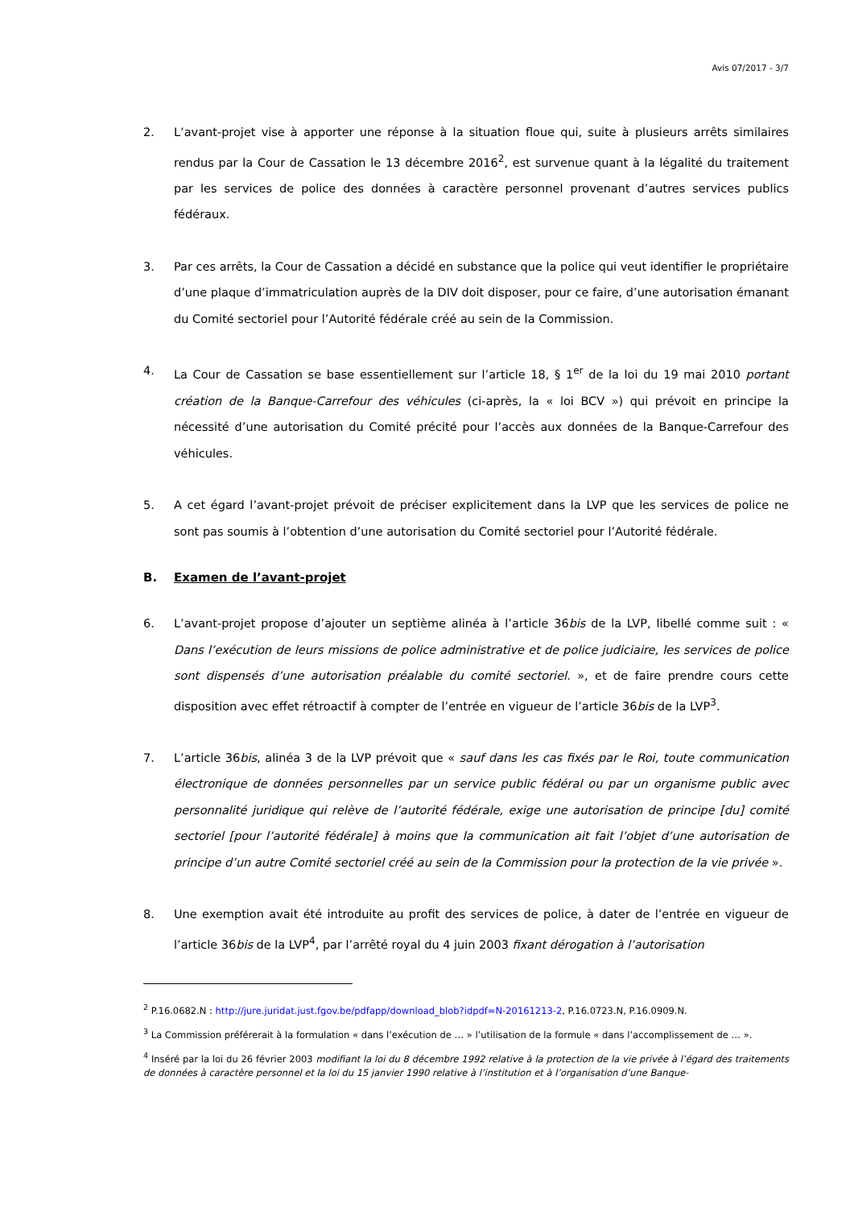Avis 07/2017 - 3/7
2. L’avant-projet vise à apporter une réponse à la situation floue qui, suite à plusieurs arrêts similaires rendus par la Cour de Cassation le 13 décembre 2016<sup>2</sup>, est survenue quant à la légalité du traitement par les services de police des données à caractère personnel provenant d’autres services publics fédéraux.
3. Par ces arrêts, la Cour de Cassation a décidé en substance que la police qui veut identifier le propriétaire d’une plaque d’immatriculation auprès de la DIV doit disposer, pour ce faire, d’une autorisation émanant du Comité sectoriel pour l’Autorité fédérale créé au sein de la Commission.
4. La Cour de Cassation se base essentiellement sur l’article 18, § 1<sup>er</sup> de la loi du 19 mai 2010 portant création de la Banque-Carrefour des véhicules (ci-après, la « loi BCV ») qui prévoit en principe la nécessité d’une autorisation du Comité précité pour l’accès aux données de la Banque-Carrefour des véhicules.
5. A cet égard l’avant-projet prévoit de préciser explicitement dans la LVP que les services de police ne sont pas soumis à l’obtention d’une autorisation du Comité sectoriel pour l’Autorité fédérale.
B. Examen de l’avant-projet
6. L’avant-projet propose d’ajouter un septième alinéa à l’article 36bis de la LVP, libellé comme suit : « Dans l’exécution de leurs missions de police administrative et de police judiciaire, les services de police sont dispensés d’une autorisation préalable du comité sectoriel. », et de faire prendre cours cette disposition avec effet rétroactif à compter de l’entrée en vigueur de l’article 36bis de la LVP<sup>3</sup>.
7. L’article 36bis, alinéa 3 de la LVP prévoit que « sauf dans les cas fixés par le Roi, toute communication électronique de données personnelles par un service public fédéral ou par un organisme public avec personnalité juridique qui relève de l’autorité fédérale, exige une autorisation de principe [du] comité sectoriel [pour l’autorité fédérale] à moins que la communication ait fait l’objet d’une autorisation de principe d’un autre Comité sectoriel créé au sein de la Commission pour la protection de la vie privée ».
8. Une exemption avait été introduite au profit des services de police, à dater de l’entrée en vigueur de l’article 36bis de la LVP<sup>4</sup>, par l’arrêté royal du 4 juin 2003 fixant dérogation à l’autorisation
<sup>2</sup> P.16.0682.N : http://jure.juridat.just.fgov.be/pdfapp/download_blob?idpdf=N-20161213-2, P.16.0723.N, P.16.0909.N.
<sup>3</sup> La Commission préférerait à la formulation « dans l’exécution de … » l’utilisation de la formule « dans l’accomplissement de … ».
<sup>4</sup> Inséré par la loi du 26 février 2003 modifiant la loi du 8 décembre 1992 relative à la protection de la vie privée à l’égard des traitements de données à caractère personnel et la loi du 15 janvier 1990 relative à l’institution et à l’organisation d’une Banque-